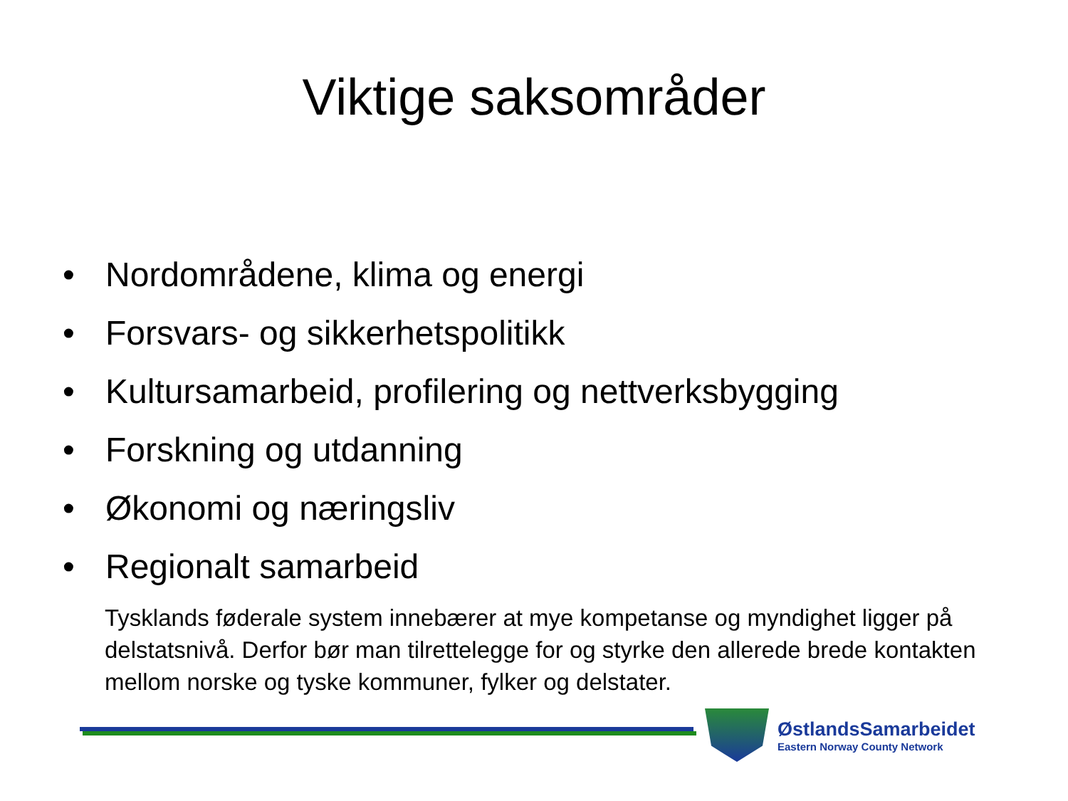Viktige saksområder
• Nordområdene, klima og energi
• Forsvars- og sikkerhetspolitikk
• Kultursamarbeid, profilering og nettverksbygging
• Forskning og utdanning
• Økonomi og næringsliv
• Regionalt samarbeid
Tysklands føderale system innebærer at mye kompetanse og myndighet ligger på delstatsnivå. Derfor bør man tilrettelegge for og styrke den allerede brede kontakten mellom norske og tyske kommuner, fylker og delstater.
ØstlandsSamarbeidet
Eastern Norway County Network